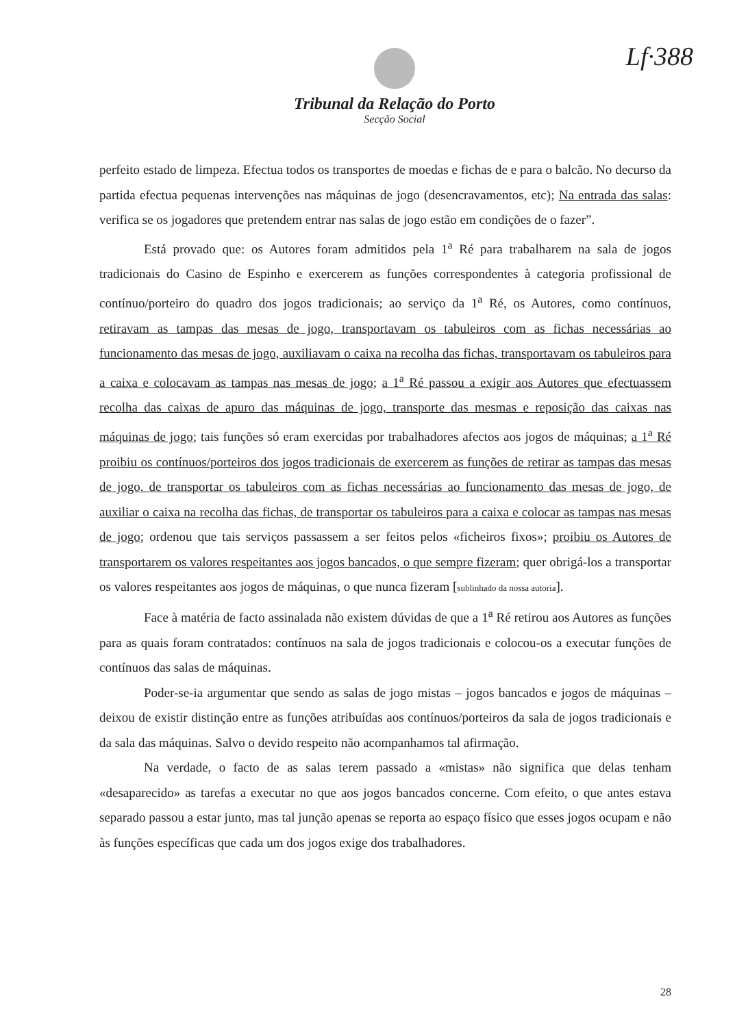Lf·388
Tribunal da Relação do Porto
Secção Social
perfeito estado de limpeza. Efectua todos os transportes de moedas e fichas de e para o balcão. No decurso da partida efectua pequenas intervenções nas máquinas de jogo (desencravamentos, etc); Na entrada das salas: verifica se os jogadores que pretendem entrar nas salas de jogo estão em condições de o fazer”.
Está provado que: os Autores foram admitidos pela 1<sup>a</sup> Ré para trabalharem na sala de jogos tradicionais do Casino de Espinho e exercerem as funções correspondentes à categoria profissional de contínuo/porteiro do quadro dos jogos tradicionais; ao serviço da 1<sup>a</sup> Ré, os Autores, como contínuos, retiravam as tampas das mesas de jogo, transportavam os tabuleiros com as fichas necessárias ao funcionamento das mesas de jogo, auxiliavam o caixa na recolha das fichas, transportavam os tabuleiros para a caixa e colocavam as tampas nas mesas de jogo; a 1<sup>a</sup> Ré passou a exigir aos Autores que efectuassem recolha das caixas de apuro das máquinas de jogo, transporte das mesmas e reposição das caixas nas máquinas de jogo; tais funções só eram exercidas por trabalhadores afectos aos jogos de máquinas; a 1<sup>a</sup> Ré proibiu os contínuos/porteiros dos jogos tradicionais de exercerem as funções de retirar as tampas das mesas de jogo, de transportar os tabuleiros com as fichas necessárias ao funcionamento das mesas de jogo, de auxiliar o caixa na recolha das fichas, de transportar os tabuleiros para a caixa e colocar as tampas nas mesas de jogo; ordenou que tais serviços passassem a ser feitos pelos «ficheiros fixos»; proibiu os Autores de transportarem os valores respeitantes aos jogos bancados, o que sempre fizeram; quer obrigá-los a transportar os valores respeitantes aos jogos de máquinas, o que nunca fizeram [sublinhado da nossa autoria].
Face à matéria de facto assinalada não existem dúvidas de que a 1<sup>a</sup> Ré retirou aos Autores as funções para as quais foram contratados: contínuos na sala de jogos tradicionais e colocou-os a executar funções de contínuos das salas de máquinas.
Poder-se-ia argumentar que sendo as salas de jogo mistas – jogos bancados e jogos de máquinas – deixou de existir distinção entre as funções atribuídas aos contínuos/porteiros da sala de jogos tradicionais e da sala das máquinas. Salvo o devido respeito não acompanhamos tal afirmação.
Na verdade, o facto de as salas terem passado a «mistas» não significa que delas tenham «desaparecido» as tarefas a executar no que aos jogos bancados concerne. Com efeito, o que antes estava separado passou a estar junto, mas tal junção apenas se reporta ao espaço físico que esses jogos ocupam e não às funções específicas que cada um dos jogos exige dos trabalhadores.
28